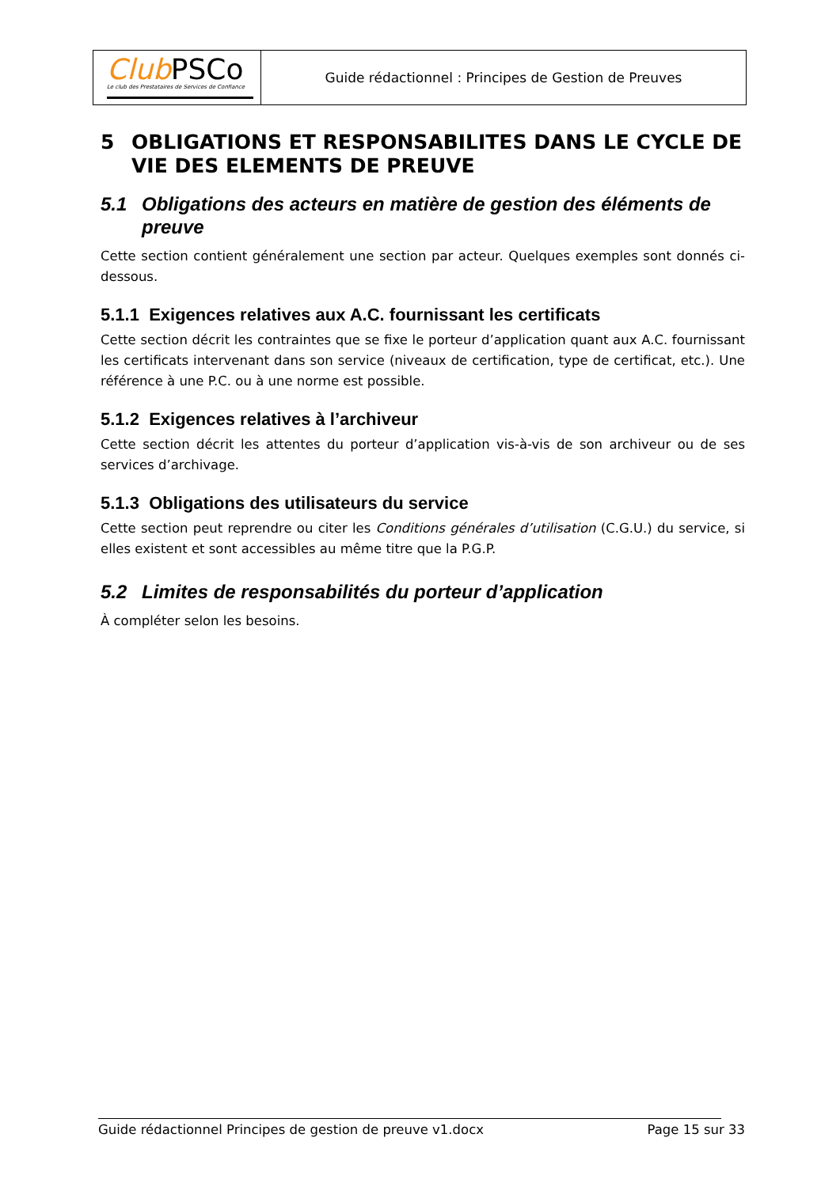Club PSCo
Le club des Prestataires de Services de Confiance
Guide rédactionnel : Principes de Gestion de Preuves
5 OBLIGATIONS ET RESPONSABILITES DANS LE CYCLE DE VIE DES ELEMENTS DE PREUVE
5.1 Obligations des acteurs en matière de gestion des éléments de preuve
Cette section contient généralement une section par acteur. Quelques exemples sont donnés ci-dessous.
5.1.1 Exigences relatives aux A.C. fournissant les certificats
Cette section décrit les contraintes que se fixe le porteur d’application quant aux A.C. fournissant les certificats intervenant dans son service (niveaux de certification, type de certificat, etc.). Une référence à une P.C. ou à une norme est possible.
5.1.2 Exigences relatives à l’archiveur
Cette section décrit les attentes du porteur d’application vis-à-vis de son archiveur ou de ses services d’archivage.
5.1.3 Obligations des utilisateurs du service
Cette section peut reprendre ou citer les Conditions générales d’utilisation (C.G.U.) du service, si elles existent et sont accessibles au même titre que la P.G.P.
5.2 Limites de responsabilités du porteur d’application
À compléter selon les besoins.
Guide rédactionnel Principes de gestion de preuve v1.docx Page 15 sur 33